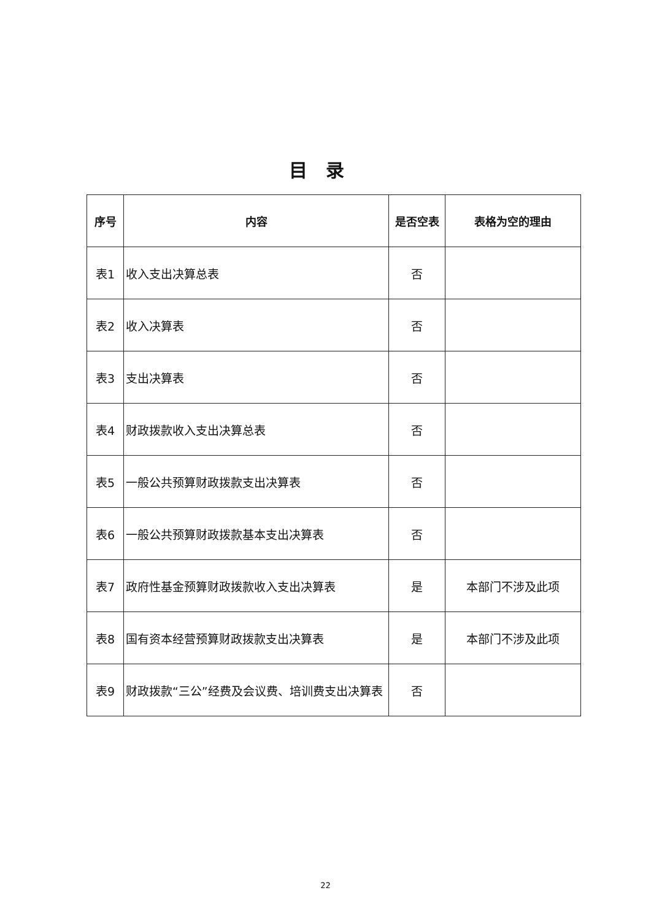目录
| 序号 | 内容 | 是否空表 | 表格为空的理由 |
| --- | --- | --- | --- |
| 表1 | 收入支出决算总表 | 否 | |
| 表2 | 收入决算表 | 否 | |
| 表3 | 支出决算表 | 否 | |
| 表4 | 财政拨款收入支出决算总表 | 否 | |
| 表5 | 一般公共预算财政拨款支出决算表 | 否 | |
| 表6 | 一般公共预算财政拨款基本支出决算表 | 否 | |
| 表7 | 政府性基金预算财政拨款收入支出决算表 | 是 | 本部门不涉及此项 |
| 表8 | 国有资本经营预算财政拨款支出决算表 | 是 | 本部门不涉及此项 |
| 表9 | 财政拨款“三公”经费及会议费、培训费支出决算表 | 否 | |
22